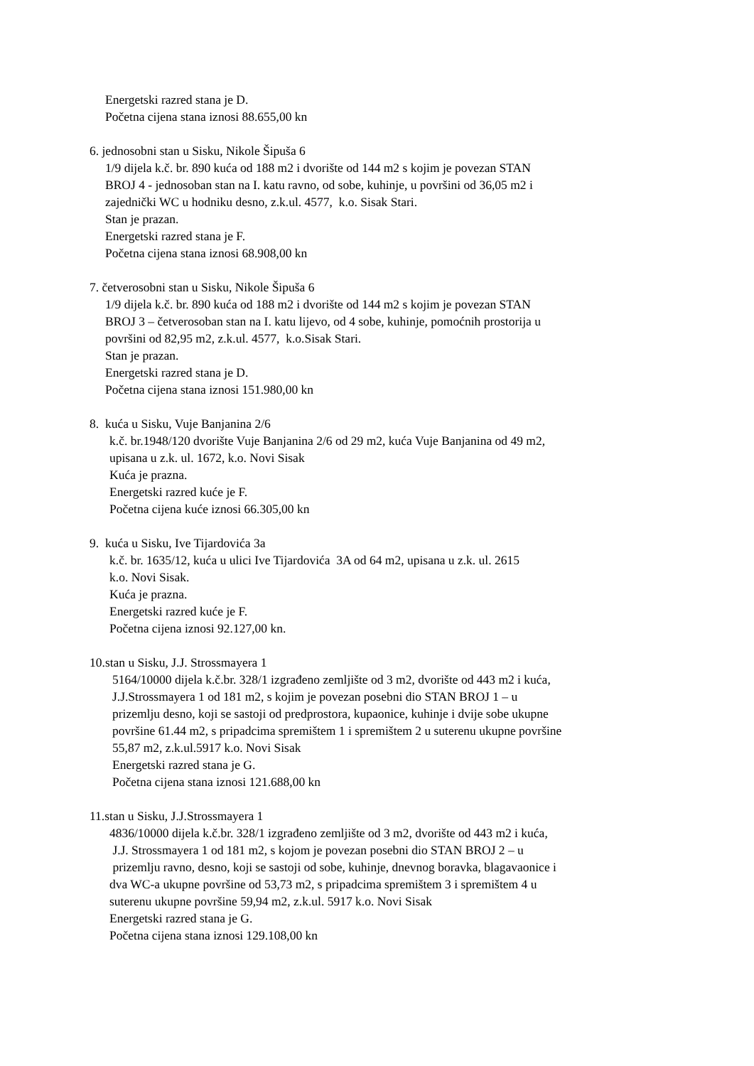Energetski razred stana je D.
Početna cijena stana iznosi 88.655,00 kn
6. jednosobni stan u Sisku, Nikole Šipuša 6
1/9 dijela k.č. br. 890 kuća od 188 m2 i dvorište od 144 m2 s kojim je povezan STAN
BROJ 4 - jednosoban stan na I. katu ravno, od sobe, kuhinje, u površini od 36,05 m2 i
zajednički WC u hodniku desno, z.k.ul. 4577, k.o. Sisak Stari.
Stan je prazan.
Energetski razred stana je F.
Početna cijena stana iznosi 68.908,00 kn
7. četverosobni stan u Sisku, Nikole Šipuša 6
1/9 dijela k.č. br. 890 kuća od 188 m2 i dvorište od 144 m2 s kojim je povezan STAN
BROJ 3 – četverosoban stan na I. katu lijevo, od 4 sobe, kuhinje, pomoćnih prostorija u
površini od 82,95 m2, z.k.ul. 4577, k.o.Sisak Stari.
Stan je prazan.
Energetski razred stana je D.
Početna cijena stana iznosi 151.980,00 kn
8. kuća u Sisku, Vuje Banjanina 2/6
k.č. br.1948/120 dvorište Vuje Banjanina 2/6 od 29 m2, kuća Vuje Banjanina od 49 m2,
upisana u z.k. ul. 1672, k.o. Novi Sisak
Kuća je prazna.
Energetski razred kuće je F.
Početna cijena kuće iznosi 66.305,00 kn
9. kuća u Sisku, Ive Tijardovića 3a
k.č. br. 1635/12, kuća u ulici Ive Tijardovića 3A od 64 m2, upisana u z.k. ul. 2615
k.o. Novi Sisak.
Kuća je prazna.
Energetski razred kuće je F.
Početna cijena iznosi 92.127,00 kn.
10.stan u Sisku, J.J. Strossmayera 1
5164/10000 dijela k.č.br. 328/1 izgrađeno zemljište od 3 m2, dvorište od 443 m2 i kuća,
J.J.Strossmayera 1 od 181 m2, s kojim je povezan posebni dio STAN BROJ 1 – u
prizemlju desno, koji se sastoji od predprostora, kupaonice, kuhinje i dvije sobe ukupne
površine 61.44 m2, s pripadcima spremištem 1 i spremištem 2 u suterenu ukupne površine
55,87 m2, z.k.ul.5917 k.o. Novi Sisak
Energetski razred stana je G.
Početna cijena stana iznosi 121.688,00 kn
11.stan u Sisku, J.J.Strossmayera 1
4836/10000 dijela k.č.br. 328/1 izgrađeno zemljište od 3 m2, dvorište od 443 m2 i kuća,
J.J. Strossmayera 1 od 181 m2, s kojom je povezan posebni dio STAN BROJ 2 – u
prizemlju ravno, desno, koji se sastoji od sobe, kuhinje, dnevnog boravka, blagavaonice i
dva WC-a ukupne površine od 53,73 m2, s pripadcima spremištem 3 i spremištem 4 u
suterenu ukupne površine 59,94 m2, z.k.ul. 5917 k.o. Novi Sisak
Energetski razred stana je G.
Početna cijena stana iznosi 129.108,00 kn